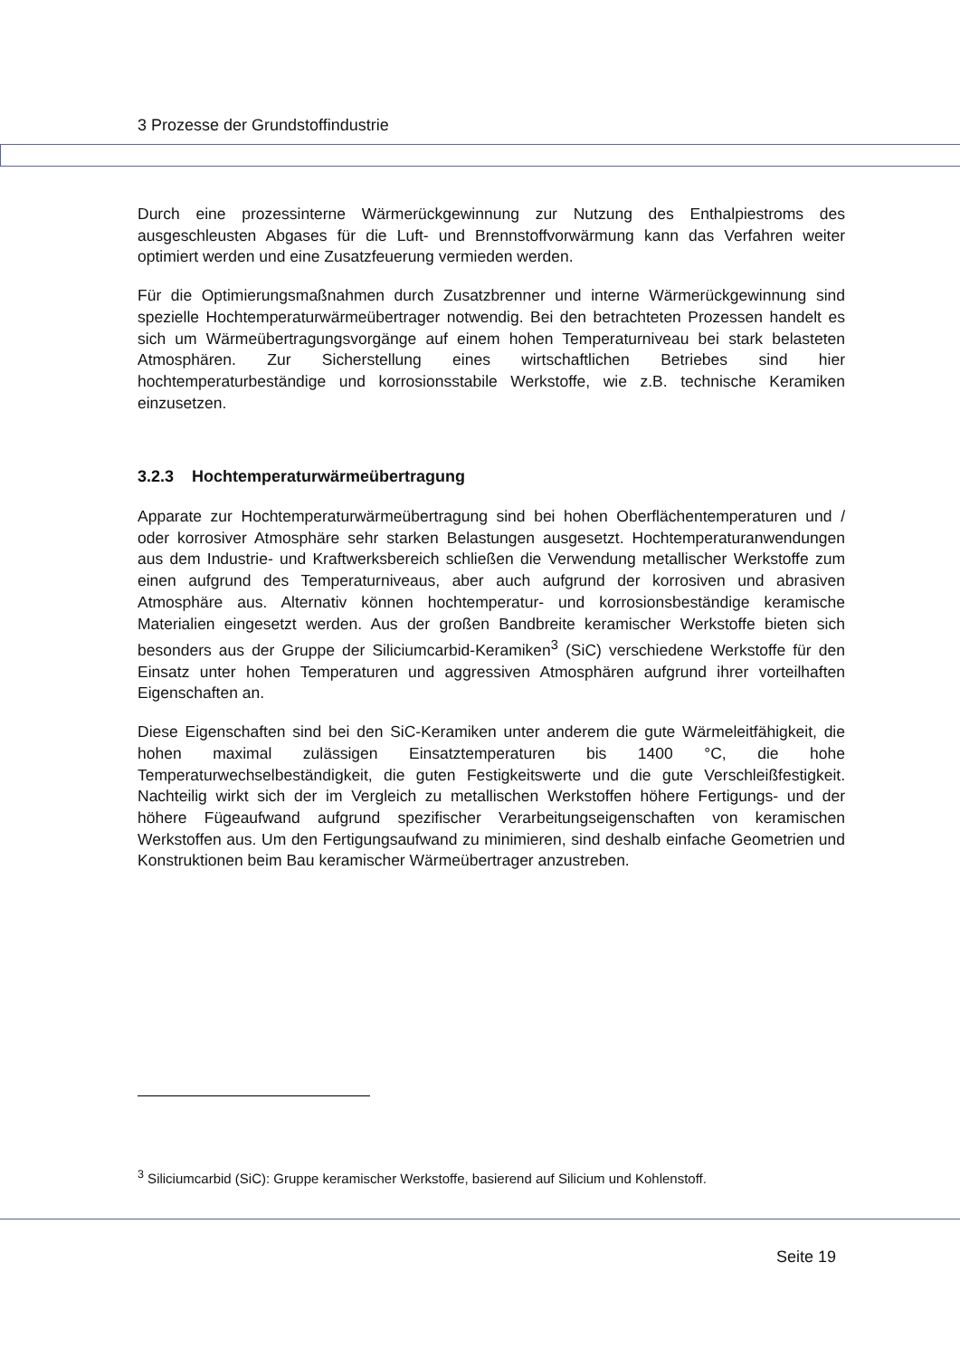3 Prozesse der Grundstoffindustrie
Durch eine prozessinterne Wärmerückgewinnung zur Nutzung des Enthalpiestroms des ausgeschleusten Abgases für die Luft- und Brennstoffvorwärmung kann das Verfahren weiter optimiert werden und eine Zusatzfeuerung vermieden werden.
Für die Optimierungsmaßnahmen durch Zusatzbrenner und interne Wärmerückgewinnung sind spezielle Hochtemperaturwärmeübertrager notwendig. Bei den betrachteten Prozessen handelt es sich um Wärmeübertragungsvorgänge auf einem hohen Temperaturniveau bei stark belasteten Atmosphären. Zur Sicherstellung eines wirtschaftlichen Betriebes sind hier hochtemperaturbeständige und korrosionsstabile Werkstoffe, wie z.B. technische Keramiken einzusetzen.
3.2.3 Hochtemperaturwärmeübertragung
Apparate zur Hochtemperaturwärmeübertragung sind bei hohen Oberflächentemperaturen und / oder korrosiver Atmosphäre sehr starken Belastungen ausgesetzt. Hochtemperaturanwendungen aus dem Industrie- und Kraftwerksbereich schließen die Verwendung metallischer Werkstoffe zum einen aufgrund des Temperaturniveaus, aber auch aufgrund der korrosiven und abrasiven Atmosphäre aus. Alternativ können hochtemperatur- und korrosionsbeständige keramische Materialien eingesetzt werden. Aus der großen Bandbreite keramischer Werkstoffe bieten sich besonders aus der Gruppe der Siliciumcarbid-Keramiken<sup>3</sup> (SiC) verschiedene Werkstoffe für den Einsatz unter hohen Temperaturen und aggressiven Atmosphären aufgrund ihrer vorteilhaften Eigenschaften an.
Diese Eigenschaften sind bei den SiC-Keramiken unter anderem die gute Wärmeleitfähigkeit, die hohen maximal zulässigen Einsatztemperaturen bis 1400 °C, die hohe Temperaturwechselbeständigkeit, die guten Festigkeitswerte und die gute Verschleißfestigkeit. Nachteilig wirkt sich der im Vergleich zu metallischen Werkstoffen höhere Fertigungs- und der höhere Fügeaufwand aufgrund spezifischer Verarbeitungseigenschaften von keramischen Werkstoffen aus. Um den Fertigungsaufwand zu minimieren, sind deshalb einfache Geometrien und Konstruktionen beim Bau keramischer Wärmeübertrager anzustreben.
<sup>3</sup> Siliciumcarbid (SiC): Gruppe keramischer Werkstoffe, basierend auf Silicium und Kohlenstoff.
Seite 19